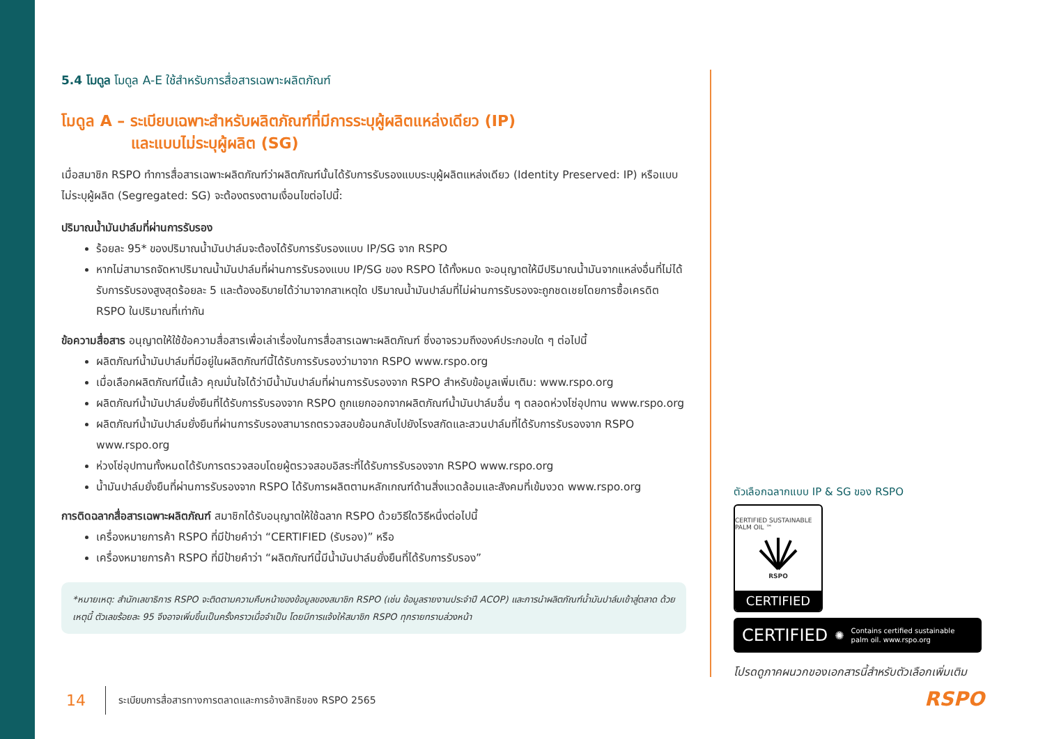5.4 โมดูล โมดูล A-E ใช้สำหรับการสื่อสารเฉพาะผลิตภัณฑ์
โมดูล A – ระเบียบเฉพาะสำหรับผลิตภัณฑ์ที่มีการระบุผู้ผลิตแหล่งเดียว (IP)
และแบบไม่ระบุผู้ผลิต (SG)
เมื่อสมาชิก RSPO ทำการสื่อสารเฉพาะผลิตภัณฑ์ว่าผลิตภัณฑ์นั้นได้รับการรับรองแบบระบุผู้ผลิตแหล่งเดียว (Identity Preserved: IP) หรือแบบไม่ระบุผู้ผลิต (Segregated: SG) จะต้องตรงตามเงื่อนไขต่อไปนี้:
ปริมาณน้ำมันปาล์มที่ผ่านการรับรอง
ร้อยละ 95* ของปริมาณน้ำมันปาล์มจะต้องได้รับการรับรองแบบ IP/SG จาก RSPO
หากไม่สามารถจัดหาปริมาณน้ำมันปาล์มที่ผ่านการรับรองแบบ IP/SG ของ RSPO ได้ทั้งหมด จะอนุญาตให้มีปริมาณน้ำมันจากแหล่งอื่นที่ไม่ได้รับการรับรองสูงสุดร้อยละ 5 และต้องอธิบายได้ว่ามาจากสาเหตุใด ปริมาณน้ำมันปาล์มที่ไม่ผ่านการรับรองจะถูกชดเชยโดยการซื้อเครดิต RSPO ในปริมาณที่เท่ากัน
ข้อความสื่อสาร อนุญาตให้ใช้ข้อความสื่อสารเพื่อเล่าเรื่องในการสื่อสารเฉพาะผลิตภัณฑ์ ซึ่งอาจรวมถึงองค์ประกอบใด ๆ ต่อไปนี้
ผลิตภัณฑ์น้ำมันปาล์มที่มีอยู่ในผลิตภัณฑ์นี้ได้รับการรับรองว่ามาจาก RSPO www.rspo.org
เมื่อเลือกผลิตภัณฑ์นี้แล้ว คุณมั่นใจได้ว่ามีน้ำมันปาล์มที่ผ่านการรับรองจาก RSPO สำหรับข้อมูลเพิ่มเติม: www.rspo.org
ผลิตภัณฑ์น้ำมันปาล์มยั่งยืนที่ได้รับการรับรองจาก RSPO ถูกแยกออกจากผลิตภัณฑ์น้ำมันปาล์มอื่น ๆ ตลอดห่วงโซ่อุปทาน www.rspo.org
ผลิตภัณฑ์น้ำมันปาล์มยั่งยืนที่ผ่านการรับรองสามารถตรวจสอบย้อนกลับไปยังโรงสกัดและสวนปาล์มที่ได้รับการรับรองจาก RSPO www.rspo.org
ห่วงโซ่อุปทานทั้งหมดได้รับการตรวจสอบโดยผู้ตรวจสอบอิสระที่ได้รับการรับรองจาก RSPO www.rspo.org
น้ำมันปาล์มยั่งยืนที่ผ่านการรับรองจาก RSPO ได้รับการผลิตตามหลักเกณฑ์ด้านสิ่งแวดล้อมและสังคมที่เข้มงวด www.rspo.org
การติดฉลากสื่อสารเฉพาะผลิตภัณฑ์ สมาชิกได้รับอนุญาตให้ใช้ฉลาก RSPO ด้วยวิธีใดวิธีหนึ่งต่อไปนี้
เครื่องหมายการค้า RSPO ที่มีป้ายคำว่า “CERTIFIED (รับรอง)” หรือ
เครื่องหมายการค้า RSPO ที่มีป้ายคำว่า “ผลิตภัณฑ์นี้มีน้ำมันปาล์มยั่งยืนที่ได้รับการรับรอง”
*หมายเหตุ: สำนักเลขาธิการ RSPO จะติดตามความคืบหน้าของข้อมูลของสมาชิก RSPO (เช่น ข้อมูลรายงานประจำปี ACOP) และการนำผลิตภัณฑ์น้ำมันปาล์มเข้าสู่ตลาด ด้วยเหตุนี้ ตัวเลขร้อยละ 95 จึงอาจเพิ่มขึ้นเป็นครั้งคราวเมื่อจำเป็น โดยมีการแจ้งให้สมาชิก RSPO ทุกรายทราบล่วงหน้า
ตัวเลือกฉลากแบบ IP & SG ของ RSPO
CERTIFIED SUSTAINABLE PALM OIL ™
RSPO
CERTIFIED
CERTIFIED ✺ Contains certified sustainable
palm oil. www.rspo.org
โปรดดูภาคผนวกของเอกสารนี้สำหรับตัวเลือกเพิ่มเติม
RSPO
14 ระเบียบการสื่อสารทางการตลาดและการอ้างสิทธิของ RSPO 2565